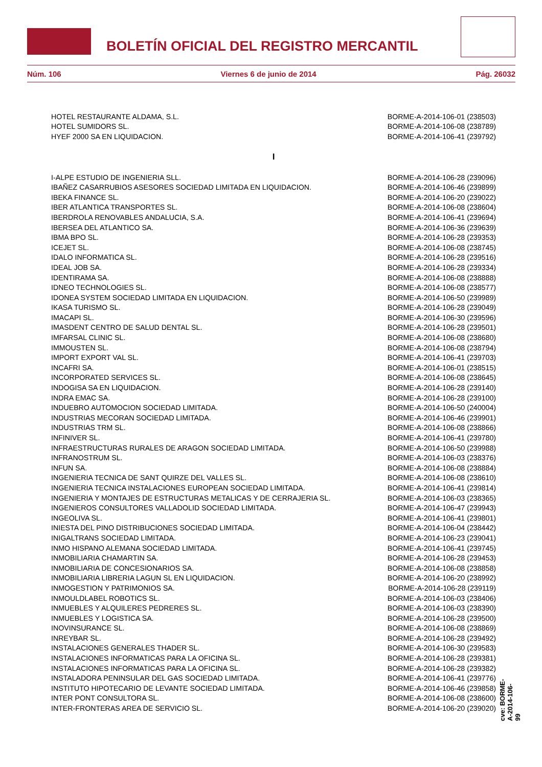BOLETÍN OFICIAL DEL REGISTRO MERCANTIL
Núm. 106 Viernes 6 de junio de 2014 Pág. 26032
| HOTEL RESTAURANTE ALDAMA, S.L. | BORME-A-2014-106-01 (238503) |
| HOTEL SUMIDORS SL. | BORME-A-2014-106-08 (238789) |
| HYEF 2000 SA EN LIQUIDACION. | BORME-A-2014-106-41 (239792) |
| I | |
| I-ALPE ESTUDIO DE INGENIERIA SLL. | BORME-A-2014-106-28 (239096) |
| IBAÑEZ CASARRUBIOS ASESORES SOCIEDAD LIMITADA EN LIQUIDACION. | BORME-A-2014-106-46 (239899) |
| IBEKA FINANCE SL. | BORME-A-2014-106-20 (239022) |
| IBER ATLANTICA TRANSPORTES SL. | BORME-A-2014-106-08 (238604) |
| IBERDROLA RENOVABLES ANDALUCIA, S.A. | BORME-A-2014-106-41 (239694) |
| IBERSEA DEL ATLANTICO SA. | BORME-A-2014-106-36 (239639) |
| IBMA BPO SL. | BORME-A-2014-106-28 (239353) |
| ICEJET SL. | BORME-A-2014-106-08 (238745) |
| IDALO INFORMATICA SL. | BORME-A-2014-106-28 (239516) |
| IDEAL JOB SA. | BORME-A-2014-106-28 (239334) |
| IDENTIRAMA SA. | BORME-A-2014-106-08 (238888) |
| IDNEO TECHNOLOGIES SL. | BORME-A-2014-106-08 (238577) |
| IDONEA SYSTEM SOCIEDAD LIMITADA EN LIQUIDACION. | BORME-A-2014-106-50 (239989) |
| IKASA TURISMO SL. | BORME-A-2014-106-28 (239049) |
| IMACAPI SL. | BORME-A-2014-106-30 (239596) |
| IMASDENT CENTRO DE SALUD DENTAL SL. | BORME-A-2014-106-28 (239501) |
| IMFARSAL CLINIC SL. | BORME-A-2014-106-08 (238680) |
| IMMOUSTEN SL. | BORME-A-2014-106-08 (238794) |
| IMPORT EXPORT VAL SL. | BORME-A-2014-106-41 (239703) |
| INCAFRI SA. | BORME-A-2014-106-01 (238515) |
| INCORPORATED SERVICES SL. | BORME-A-2014-106-08 (238645) |
| INDOGISA SA EN LIQUIDACION. | BORME-A-2014-106-28 (239140) |
| INDRA EMAC SA. | BORME-A-2014-106-28 (239100) |
| INDUEBRO AUTOMOCION SOCIEDAD LIMITADA. | BORME-A-2014-106-50 (240004) |
| INDUSTRIAS MECORAN SOCIEDAD LIMITADA. | BORME-A-2014-106-46 (239901) |
| INDUSTRIAS TRM SL. | BORME-A-2014-106-08 (238866) |
| INFINIVER SL. | BORME-A-2014-106-41 (239780) |
| INFRAESTRUCTURAS RURALES DE ARAGON SOCIEDAD LIMITADA. | BORME-A-2014-106-50 (239988) |
| INFRANOSTRUM SL. | BORME-A-2014-106-03 (238376) |
| INFUN SA. | BORME-A-2014-106-08 (238884) |
| INGENIERIA TECNICA DE SANT QUIRZE DEL VALLES SL. | BORME-A-2014-106-08 (238610) |
| INGENIERIA TECNICA INSTALACIONES EUROPEAN SOCIEDAD LIMITADA. | BORME-A-2014-106-41 (239814) |
| INGENIERIA Y MONTAJES DE ESTRUCTURAS METALICAS Y DE CERRAJERIA SL. | BORME-A-2014-106-03 (238365) |
| INGENIEROS CONSULTORES VALLADOLID SOCIEDAD LIMITADA. | BORME-A-2014-106-47 (239943) |
| INGEOLIVA SL. | BORME-A-2014-106-41 (239801) |
| INIESTA DEL PINO DISTRIBUCIONES SOCIEDAD LIMITADA. | BORME-A-2014-106-04 (238442) |
| INIGALTRANS SOCIEDAD LIMITADA. | BORME-A-2014-106-23 (239041) |
| INMO HISPANO ALEMANA SOCIEDAD LIMITADA. | BORME-A-2014-106-41 (239745) |
| INMOBILIARIA CHAMARTIN SA. | BORME-A-2014-106-28 (239453) |
| INMOBILIARIA DE CONCESIONARIOS SA. | BORME-A-2014-106-08 (238858) |
| INMOBILIARIA LIBRERIA LAGUN SL EN LIQUIDACION. | BORME-A-2014-106-20 (238992) |
| INMOGESTION Y PATRIMONIOS SA. | BORME-A-2014-106-28 (239119) |
| INMOULDLABEL ROBOTICS SL. | BORME-A-2014-106-03 (238406) |
| INMUEBLES Y ALQUILERES PEDRERES SL. | BORME-A-2014-106-03 (238390) |
| INMUEBLES Y LOGISTICA SA. | BORME-A-2014-106-28 (239500) |
| INOVINSURANCE SL. | BORME-A-2014-106-08 (238869) |
| INREYBAR SL. | BORME-A-2014-106-28 (239492) |
| INSTALACIONES GENERALES THADER SL. | BORME-A-2014-106-30 (239583) |
| INSTALACIONES INFORMATICAS PARA LA OFICINA SL. | BORME-A-2014-106-28 (239381) |
| INSTALACIONES INFORMATICAS PARA LA OFICINA SL. | BORME-A-2014-106-28 (239382) |
| INSTALADORA PENINSULAR DEL GAS SOCIEDAD LIMITADA. | BORME-A-2014-106-41 (239776) |
| INSTITUTO HIPOTECARIO DE LEVANTE SOCIEDAD LIMITADA. | BORME-A-2014-106-46 (239858) |
| INTER PONT CONSULTORA SL. | BORME-A-2014-106-08 (238600) |
| INTER-FRONTERAS AREA DE SERVICIO SL. | BORME-A-2014-106-20 (239020) |
cve: BORME-A-2014-106-99